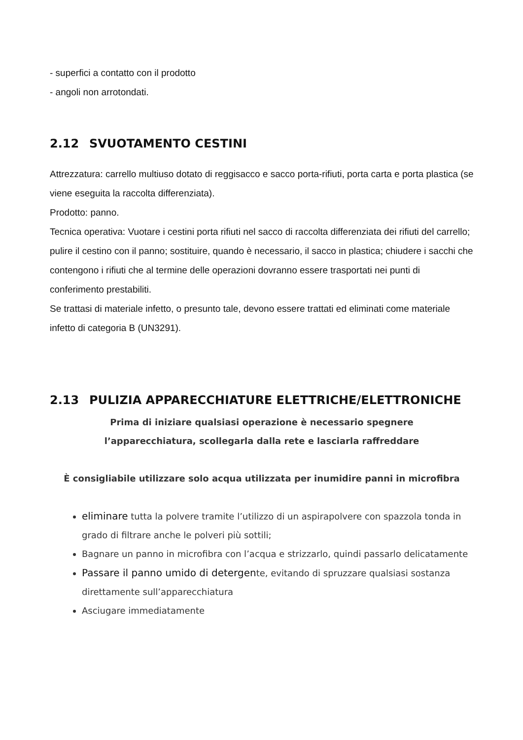- superfici a contatto con il prodotto
- angoli non arrotondati.
2.12 SVUOTAMENTO CESTINI
Attrezzatura: carrello multiuso dotato di reggisacco e sacco porta-rifiuti, porta carta e porta plastica (se viene eseguita la raccolta differenziata).
Prodotto: panno.
Tecnica operativa: Vuotare i cestini porta rifiuti nel sacco di raccolta differenziata dei rifiuti del carrello; pulire il cestino con il panno; sostituire, quando è necessario, il sacco in plastica; chiudere i sacchi che contengono i rifiuti che al termine delle operazioni dovranno essere trasportati nei punti di conferimento prestabiliti.
Se trattasi di materiale infetto, o presunto tale, devono essere trattati ed eliminati come materiale infetto di categoria B (UN3291).
2.13 PULIZIA APPARECCHIATURE ELETTRICHE/ELETTRONICHE
Prima di iniziare qualsiasi operazione è necessario spegnere
l’apparecchiatura, scollegarla dalla rete e lasciarla raffreddare
È consigliabile utilizzare solo acqua utilizzata per inumidire panni in microfibra
eliminare tutta la polvere tramite l’utilizzo di un aspirapolvere con spazzola tonda in grado di filtrare anche le polveri più sottili;
Bagnare un panno in microfibra con l’acqua e strizzarlo, quindi passarlo delicatamente
Passare il panno umido di detergente, evitando di spruzzare qualsiasi sostanza direttamente sull’apparecchiatura
Asciugare immediatamente